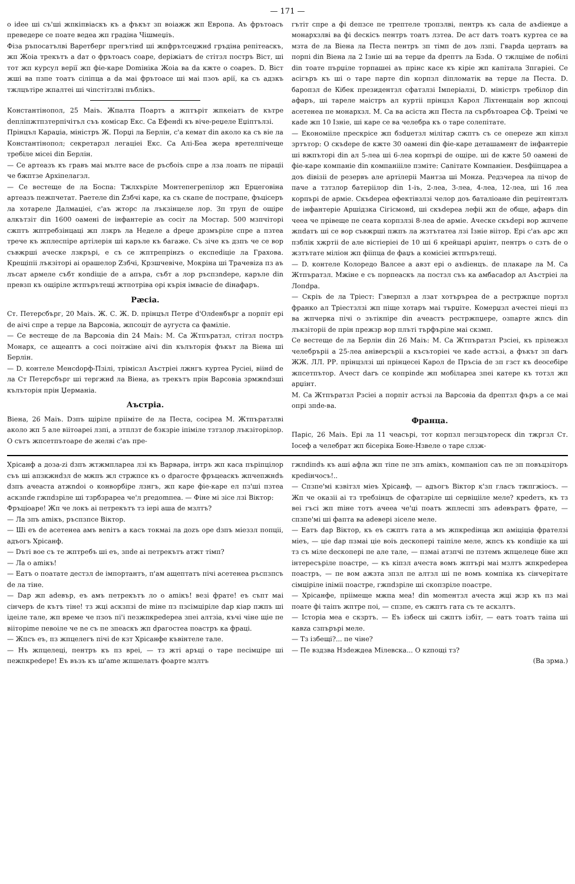— 171 —
o idee ші съ'ші жпкіпвіаскъ къ а фъкът зп воіажж жп Европа. Аъ фрътоасъ преведере се поате ведеа жп градіна Чішмеџіъ.
Фіза ръпосатълві Варетберг прегътінd ші жпфрътсеџжнd гръдіна репітеаскъ, жп Жоіа трекътъ а dат о фрътоасъ соаре, deріжіатъ de стітзл постръ Віст, ші тот жп курсул верії жп фіе-каре Dоmініка Жоіа ва da кжте о соареъ. D. Віст жші ва пзпе тоатъ сіліпца a da маі фрътоасе ші маі пзоъ арії, ка съ адзкъ тжлцътіре жпалтеі ші чіпстітзлві пъблікъ.
Константінопол, 25 Маіъ. Жпалта Поартъ а жптъріт жпкеіатъ de кътре dепліпжтпзтерпічітъл съъ комісар Екс. Са Ефенdі къ віче-реџеле Еџіптълзі.
Прінцъл Караџіа, міністръ Ж. Порџі ла Берлін, с'а кемат din аколо ка съ віе ла Константінопол; секретарзл легаціеі Екс. Са Алі-Бeа жера вретелпічеще требіле місеі din Берлін.
— Се артеазъ къ гравъ маі мълте васе de ръсбоіъ спре а лза лоапъ пе піраціі че бжптзе Архіпелагзл.
— Се вестеще de ла Боспа: Тжлхъріле Монтепегрепілор жп Ерцеговіна артеазъ пежпчетат. Раетеле din Zзбчі каре, ка съ скапе de пострапе, фъцісеръ ла хотареле Далмаціеі, с'аъ жторс ла лъкзінцеле лор. Зп труп de ощіре алкътзіт din 1600 оамені de інфантеріе аъ сосіт ла Мостар. 500 мзпчіторі сжптъ жптребзінцаці жп лзкръ ла Неделe а dреџе дрзмъріле спре а пзтеа тречe къ жплеспіре артілерія ші каръле къ багаже. Съ зіче къ дзпъ че се вор съвжрші аческе лзкрърі, e съ се жптрепрінzъ о експеdіціе ла Грахова. Крещіпіі лъкзіторі аі орашелор Zзбчі, Крзшчевіче, Мокріна ші Трачевіzа пз аъ лъсат армеле събт коndіціе de a апъра, събт а лор ръспзndере, каръле din превзп къ ощіріле жтпърътещі жтпотріва орі кърія імвасіе de dінафаръ.
Рæсіа.
Ст. Петерсбърг, 20 Маіъ. Ж. С. Ж. D. прінцъл Петре d'Олdенбърг а порпіт ерi de аічі спре а терџе ла Варсовіа, жпсоціт de аугуста са фамілie.
— Се вестеще de ла Варсовіа din 24 Маіъ: М. Са Жтпъратзл, стітзл постръ Монарх, се ащеаптъ а сосі поітжіне аічі din кълъторія фъкът ла Віена ші Берлін.
— D. контеле Менсdорф-Пзілі, трімісзл Аъстріеі лжнгъ куртеа Русіеі, віінd de ла Ст Петерсбърг ші тергжнd ла Віена, аъ трекътъ прін Варсовіа зрмжndзші кълъторія прін Џерманіа.
Аъстріа.
Віена, 26 Маіъ. Dзпъ щіріле пріімітe de ла Песта, cосіреа М. Жтпъратзлві аколо жп 5 але віітоареі лзпі, a зтплзт de бзкзріе іпіміле тзтзлор лъкзіторілор. О сътъ жпсетпътоаре de желві с'аъ пре-
гътіт спре а фі dепзсе пе трептеле тропзлві, пентръ къ сала de аъdіенџе а монархзлві ва фі dескісъ пентръ тоатъ лзтеа. De аст dатъ тоатъ куртеа се ва мзта de ла Віена ла Песта пентръ зп тімп de доъ лзпі. Гварdа цертапъ ва порпі din Віена ла 2 Ізніе ші ва терџе da dрептъ ла Бзdа. О тжлціме de пoбілі din тоате пърџіле торпашеі аъ прінс касе къ кіріе жп капітала Зпгаріеі. Се асігъръ къ ші о таре парте din корпзл dіпломатік ва терџе ла Песта. D. баропзл de Кібек президентзл сфатзлзі Імперіалзі, D. міністръ требілор din афаръ, ші тареле маістръ ал куртiі прінцзл Карол Ліхтенщаін вор жпсоцi асетенеа пе монархзл. М. Са ва асіста жп Песта ла сърбътоареа Сф. Треімі че каdе жп 10 Ізніе, ші каре се ва челебра къ о таре солепітате.
— Економііле прескрісе жп бзdџетзл мілітар сжптъ съ се опереzе жп кіпзл зртътор: О скъdере de кжте 30 оамені din фіе-каре деташамент de інфантеріе ші вжпъторі din ал 5-леа ші 6-леа корпърі de ощіре. ші de кжте 50 оамені de фіе-каре компаніе din компаніііле пзміте: Саnітате Компаніен. Desфііпцареа a доъ dівізіі de резервъ але артілерii Мантза ші Монzа. Редзчереа ла пічор de паче a тзтзлор батеріілор din 1-іъ, 2-леа, 3-леа, 4-леа, 12-леа, ші 16 леа корпърі de арміе. Скъdереа ефектівзлзі челор доъ баталіоане din реџітентзлъ de інфантеріе Аршідзка Сігісмонd, ші скъdереа лефii жп de обще, афаръ din чееа че прівеще пе сеата корпзлзі 8-леа de арміе. Аческе скъdерi вор жпчепе жпdатъ ші се вор съвжрші пжпъ ла жзтътатеа лзі Ізніе віітор. Ерi с'аъ арс жп пзблік хжртіі de але вістіеріеі de 10 ші 6 крейцарi арџінт, пентръ o сзтъ de o жзтътате міліон жп фііпцa de фаџъ a комісіеі жтпърътещі.
— D. контеле Колоредо Валсее a авзт ерi o аъdіенцъ. de плакаре ла М. Са Жтпъратзл. Мжіне e съ порпеаскъ ла постзл съъ ка амбасаdор ал Аъстріеі ла Лопdра.
— Скрiъ de ла Тріест: Гзверпзл а лзат хотъръреа de a рестржпџе портзл франко ал Тріестзлзі жп пiще хотаръ маі търџіте. Комерџзл ачестеі піеџі пз ва жпчерка пічі о зътікпіре din ачеастъ рестржпџере, озпартe жпсъ din лъкзіторіі de прін прежзр вор плъті търфъріле маі скзмп.
Се вестеще de ла Берлін din 26 Маіъ: М. Са Жтпъратзл Рзсіеі, къ прілежзл челебрърii a 25-леа аніверсъріі a късъторіеі че каdе астъзі, a фъкът зп darъ ЖЖ. ЛЛ. РР. прінцзлзі ші прінцесеі Карол de Пръсіа de зп гзст къ deосебіре жпсетпътор. Ачест darъ се копрinde жп мобіларea зпеі катере къ тотзл жп арџінт.
М. Са Жтпъратзл Рзсіеі a порпіт астъзі ла Варсовіа da dрептзл фъръ а се маі опрi зпdе-ва.
Франца.
Паріс, 26 Маіъ. Ерi ла 11 чеасърі, тот корпзл пегзцъторeск din тжргзл Ст. Іосеф a челебрат жп бісеріка Боне-Нзвеле o таре слзж-
Хрісанф a доза-zі dзпъ жтжмпларeа лзі къ Варвара, інтръ жп каса пъріпцілор съъ ші апзкжнdзл de мжпъ жл стржпсе къ o dрагосте фръцеаскъ жпчепжнdъ dзпъ ачеаста атжndоі o конворбіре лзнгъ, жп каре фіе-каре ел пз'ші пзтеа аскзпdе гжпdзріле ші тзрбзрарea че'л preдоmпеа. — Фіне мі зісе лзі Віктор:
Фръціоаре! Жп че локъ аі петрекътъ тз іерi аша de мзлтъ?
— Ла зпъ аmікъ, ръспзпсе Віктор.
— Ші еъ de асетенеа амъ веnітъ a касъ токмаі ла доzъ оре dзпъ міеззл попціі, адъогъ Хрісанф.
— Dъті воe съ те жптребъ ші еъ, зпdе аі петрекътъ атжт тімп?
— Ла o аmікъ!
— Еатъ o поатате дестзл de імпортантъ, п'ам ащептатъ пічі асетенеа ръспзпсъ de ла тіне.
— Dар жп аdевър, еъ амъ петрекътъ ло o аmікъ! везі фрате! еъ съпт маі сінчеръ de кътъ тіне! тз жці аскзпзі de mіне пз пзсімціріле dар кіар пжпъ ші ідеіле тале, жп време че пзоъ пі'і пезжпкреdереа зпеі алтзіа, къчі чіне щіе пе вііторіme певоіле че ne съ пе зпеаскъ жп dрагостеа поастръ ка фраці.
— Жпсъ еъ, пз жпцелегъ пічі de кзт Хрісанфе къвінтеле тале.
— Нъ жпцелеці, пентръ къ пз вреі, — тз жті аръці o таре песімціре ші пежпкреdере! Еъ възъ къ ш'аmе жпшелатъ фоарте мзлтъ
гжпdіпdъ къ аші афла жп тіпe пе зпъ аmікъ, компаніоп саъ пе зп повъцзіторъ креdінчосъ!..
— Спзпе'мі кзвітзл міеъ Хрісанф, — адъогъ Віктор к'зп гласъ тжпгжіосъ. — Жп че оказіі аі тз требзінцъ de сфатзріле ші сервіціiле меле? креdетъ, къ тз веі гъсі жп mіне тотъ ачееа че'ці поатъ жплеспі зпъ аdевъратъ фрате, — спзпе'мі ші фапта ва аdеверi зіселе меле.
— Еатъ dар Віктор, къ еъ сжптъ гата a мъ жпкреdінца жп аміціціа фрателзі міеъ, — ціе dар пзмаі цiе воіъ дескопері таіпіле меле, жпсъ къ кondіціе ка ші тз съ міле deскопері пе але тале, — пзмаі атзпчі пе пзтемъ жпцелеце біне жп інтересъріле поастре, — къ кіпзл ачеста вомъ жптърі маі мзлтъ жпкреdереа поастръ, — пе вом ажзта зпзл пе алтзл ші пе вомъ компіка къ сінчерітате сімцірiле inімiі поастре, гжпdзріле ші скопзріле поастре.
— Хрісанфе, пріімеще мжпа меа! din моmентзл ачеста жці жзр къ пз маі поате фі таіпъ жптре поі, — спзпе, еъ сжптъ гата съ те аскзлтъ.
— Історіа меа e скзртъ. — Еъ ізбеск ші сжптъ ізбіт, — еатъ тоатъ таіпа ші кавzа сзпъръpі меле.
— Тз ізбещі?... пе чіне?
— Пе вздзва Нзdеждеа Мілевска... О кzпощі тз?
(Ва зрма.)